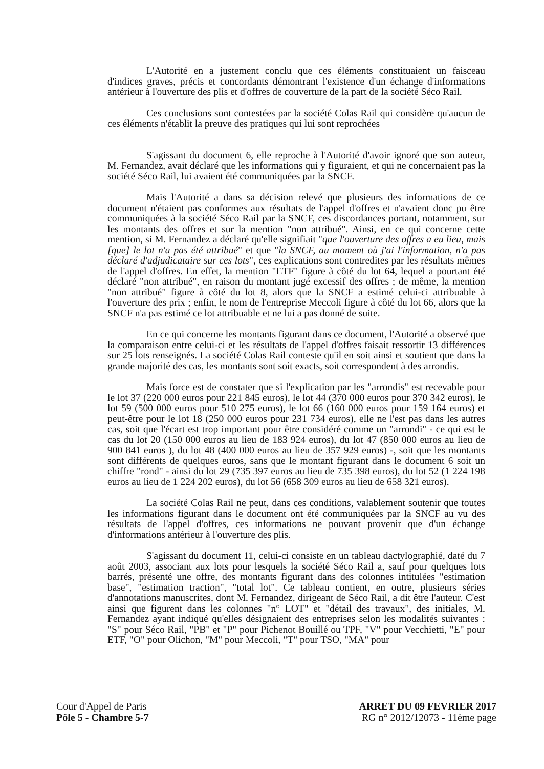L'Autorité en a justement conclu que ces éléments constituaient un faisceau d'indices graves, précis et concordants démontrant l'existence d'un échange d'informations antérieur à l'ouverture des plis et d'offres de couverture de la part de la société Séco Rail.
Ces conclusions sont contestées par la société Colas Rail qui considère qu'aucun de ces éléments n'établit la preuve des pratiques qui lui sont reprochées
S'agissant du document 6, elle reproche à l'Autorité d'avoir ignoré que son auteur, M. Fernandez, avait déclaré que les informations qui y figuraient, et qui ne concernaient pas la société Séco Rail, lui avaient été communiquées par la SNCF.
Mais l'Autorité a dans sa décision relevé que plusieurs des informations de ce document n'étaient pas conformes aux résultats de l'appel d'offres et n'avaient donc pu être communiquées à la société Séco Rail par la SNCF, ces discordances portant, notamment, sur les montants des offres et sur la mention "non attribué". Ainsi, en ce qui concerne cette mention, si M. Fernandez a déclaré qu'elle signifiait "que l'ouverture des offres a eu lieu, mais [que] le lot n'a pas été attribué" et que "la SNCF, au moment où j'ai l'information, n'a pas déclaré d'adjudicataire sur ces lots", ces explications sont contredites par les résultats mêmes de l'appel d'offres. En effet, la mention "ETF" figure à côté du lot 64, lequel a pourtant été déclaré "non attribué", en raison du montant jugé excessif des offres ; de même, la mention "non attribué" figure à côté du lot 8, alors que la SNCF a estimé celui-ci attribuable à l'ouverture des prix ; enfin, le nom de l'entreprise Meccoli figure à côté du lot 66, alors que la SNCF n'a pas estimé ce lot attribuable et ne lui a pas donné de suite.
En ce qui concerne les montants figurant dans ce document, l'Autorité a observé que la comparaison entre celui-ci et les résultats de l'appel d'offres faisait ressortir 13 différences sur 25 lots renseignés. La société Colas Rail conteste qu'il en soit ainsi et soutient que dans la grande majorité des cas, les montants sont soit exacts, soit correspondent à des arrondis.
Mais force est de constater que si l'explication par les "arrondis" est recevable pour le lot 37 (220 000 euros pour 221 845 euros), le lot 44 (370 000 euros pour 370 342 euros), le lot 59 (500 000 euros pour 510 275 euros), le lot 66 (160 000 euros pour 159 164 euros) et peut-être pour le lot 18 (250 000 euros pour 231 734 euros), elle ne l'est pas dans les autres cas, soit que l'écart est trop important pour être considéré comme un "arrondi" - ce qui est le cas du lot 20 (150 000 euros au lieu de 183 924 euros), du lot 47 (850 000 euros au lieu de 900 841 euros ), du lot 48 (400 000 euros au lieu de 357 929 euros) -, soit que les montants sont différents de quelques euros, sans que le montant figurant dans le document 6 soit un chiffre "rond" - ainsi du lot 29 (735 397 euros au lieu de 735 398 euros), du lot 52 (1 224 198 euros au lieu de 1 224 202 euros), du lot 56 (658 309 euros au lieu de 658 321 euros).
La société Colas Rail ne peut, dans ces conditions, valablement soutenir que toutes les informations figurant dans le document ont été communiquées par la SNCF au vu des résultats de l'appel d'offres, ces informations ne pouvant provenir que d'un échange d'informations antérieur à l'ouverture des plis.
S'agissant du document 11, celui-ci consiste en un tableau dactylographié, daté du 7 août 2003, associant aux lots pour lesquels la société Séco Rail a, sauf pour quelques lots barrés, présenté une offre, des montants figurant dans des colonnes intitulées "estimation base", "estimation traction", "total lot". Ce tableau contient, en outre, plusieurs séries d'annotations manuscrites, dont M. Fernandez, dirigeant de Séco Rail, a dit être l'auteur. C'est ainsi que figurent dans les colonnes "n° LOT" et "détail des travaux", des initiales, M. Fernandez ayant indiqué qu'elles désignaient des entreprises selon les modalités suivantes : "S" pour Séco Rail, "PB" et "P" pour Pichenot Bouillé ou TPF, "V" pour Vecchietti, "E" pour ETF, "O" pour Olichon, "M" pour Meccoli, "T" pour TSO, "MA" pour
Cour d'Appel de Paris
Pôle 5 - Chambre 5-7
ARRET DU 09 FEVRIER 2017
RG n° 2012/12073 - 11ème page